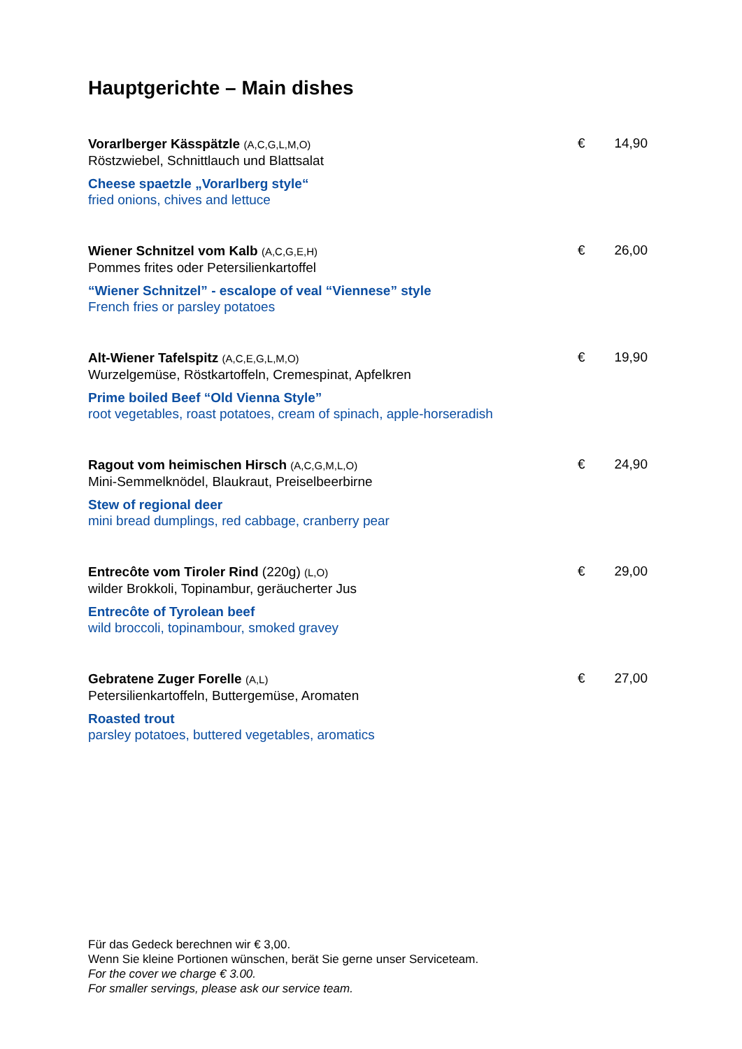Hauptgerichte – Main dishes
Vorarlberger Kässpätzle (A,C,G,L,M,O)
Röstzwiebel, Schnittlauch und Blattsalat
Cheese spaetzle „Vorarlberg style“
fried onions, chives and lettuce
€ 14,90
Wiener Schnitzel vom Kalb (A,C,G,E,H)
Pommes frites oder Petersilienkartoffel
“Wiener Schnitzel” - escalope of veal “Viennese” style
French fries or parsley potatoes
€ 26,00
Alt-Wiener Tafelspitz (A,C,E,G,L,M,O)
Wurzelgemüse, Röstkartoffeln, Cremespinat, Apfelkren
Prime boiled Beef “Old Vienna Style”
root vegetables, roast potatoes, cream of spinach, apple-horseradish
€ 19,90
Ragout vom heimischen Hirsch (A,C,G,M,L,O)
Mini-Semmelknödel, Blaukraut, Preiselbeerbirne
Stew of regional deer
mini bread dumplings, red cabbage, cranberry pear
€ 24,90
Entrecôte vom Tiroler Rind (220g) (L,O)
wilder Brokkoli, Topinambur, geräucherter Jus
Entrecôte of Tyrolean beef
wild broccoli, topinambour, smoked gravey
€ 29,00
Gebratene Zuger Forelle (A,L)
Petersilienkartoffeln, Buttergemüse, Aromaten
Roasted trout
parsley potatoes, buttered vegetables, aromatics
€ 27,00
Für das Gedeck berechnen wir € 3,00.
Wenn Sie kleine Portionen wünschen, berät Sie gerne unser Serviceteam.
For the cover we charge € 3.00.
For smaller servings, please ask our service team.